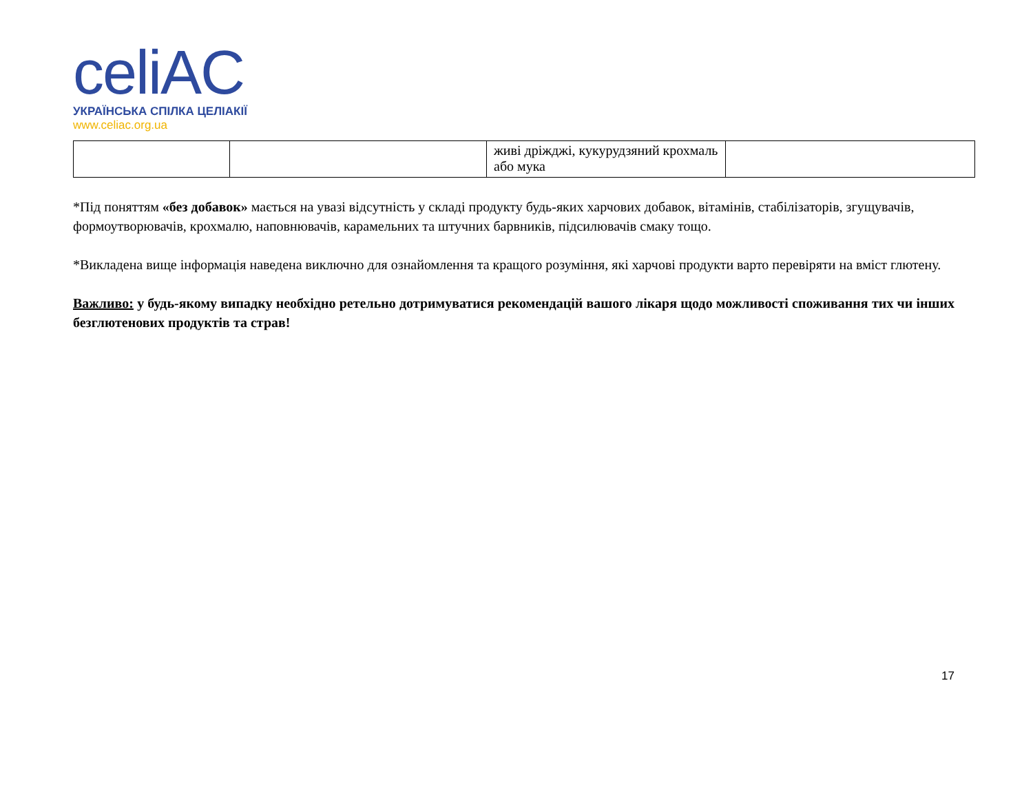celiAC
УКРАЇНСЬКА СПІЛКА ЦЕЛІАКІЇ
www.celiac.org.ua
| | | живі дріжджі, кукурудзяний крохмаль або мука | |
*Під поняттям «без добавок» мається на увазі відсутність у складі продукту будь-яких харчових добавок, вітамінів, стабілізаторів, згущувачів, формоутворювачів, крохмалю, наповнювачів, карамельних та штучних барвників, підсилювачів смаку тощо.
*Викладена вище інформація наведена виключно для ознайомлення та кращого розуміння, які харчові продукти варто перевіряти на вміст глютену.
Важливо: у будь-якому випадку необхідно ретельно дотримуватися рекомендацій вашого лікаря щодо можливості споживання тих чи інших безглютенових продуктів та страв!
17